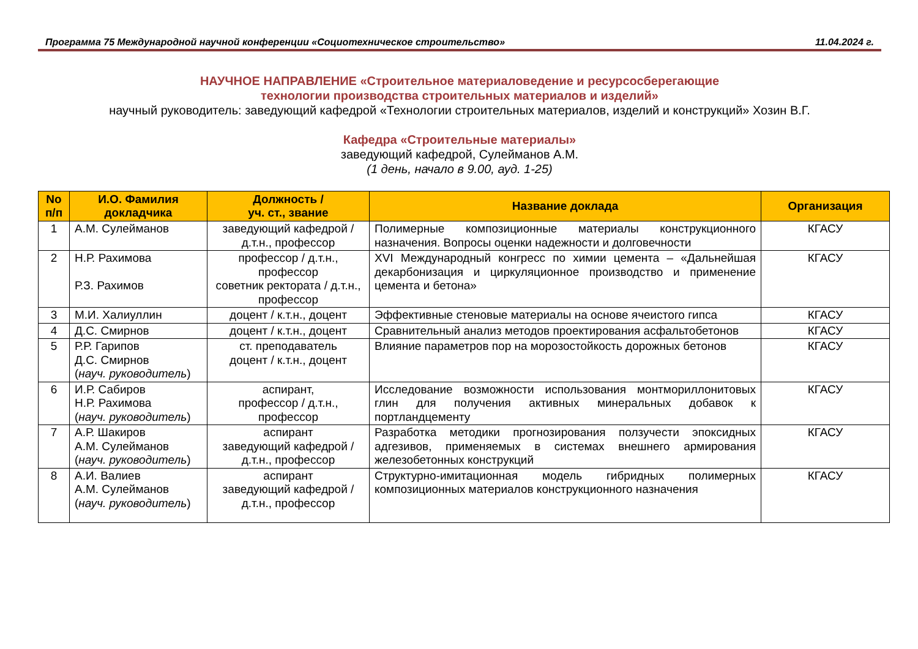Программа 75 Международной научной конференции «Социотехническое строительство» 11.04.2024 г.
НАУЧНОЕ НАПРАВЛЕНИЕ «Строительное материаловедение и ресурсосберегающие
технологии производства строительных материалов и изделий»
научный руководитель: заведующий кафедрой «Технологии строительных материалов, изделий и конструкций» Хозин В.Г.
Кафедра «Строительные материалы»
заведующий кафедрой, Сулейманов А.М.
(1 день, начало в 9.00, ауд. 1-25)
| No п/п | И.О. Фамилия докладчика | Должность / уч. ст., звание | Название доклада | Организация |
| --- | --- | --- | --- | --- |
| 1 | А.М. Сулейманов | заведующий кафедрой / д.т.н., профессор | Полимерные композиционные материалы конструкционного назначения. Вопросы оценки надежности и долговечности | КГАСУ |
| 2 | Н.Р. Рахимова Р.З. Рахимов | профессор / д.т.н., профессор советник ректората / д.т.н., профессор | XVI Международный конгресс по химии цемента – «Дальнейшая декарбонизация и циркуляционное производство и применение цемента и бетона» | КГАСУ |
| 3 | М.И. Халиуллин | доцент / к.т.н., доцент | Эффективные стеновые материалы на основе ячеистого гипса | КГАСУ |
| 4 | Д.С. Смирнов | доцент / к.т.н., доцент | Сравнительный анализ методов проектирования асфальтобетонов | КГАСУ |
| 5 | Р.Р. Гарипов Д.С. Смирнов ( науч. руководитель ) | ст. преподаватель доцент / к.т.н., доцент | Влияние параметров пор на морозостойкость дорожных бетонов | КГАСУ |
| 6 | И.Р. Сабиров Н.Р. Рахимова ( науч. руководитель ) | аспирант, профессор / д.т.н., профессор | Исследование возможности использования монтмориллонитовых глин для получения активных минеральных добавок к портландцементу | КГАСУ |
| 7 | А.Р. Шакиров А.М. Сулейманов ( науч. руководитель ) | аспирант заведующий кафедрой / д.т.н., профессор | Разработка методики прогнозирования ползучести эпоксидных адгезивов, применяемых в системах внешнего армирования железобетонных конструкций | КГАСУ |
| 8 | А.И. Валиев А.М. Сулейманов ( науч. руководитель ) | аспирант заведующий кафедрой / д.т.н., профессор | Структурно-имитационная модель гибридных полимерных композиционных материалов конструкционного назначения | КГАСУ |